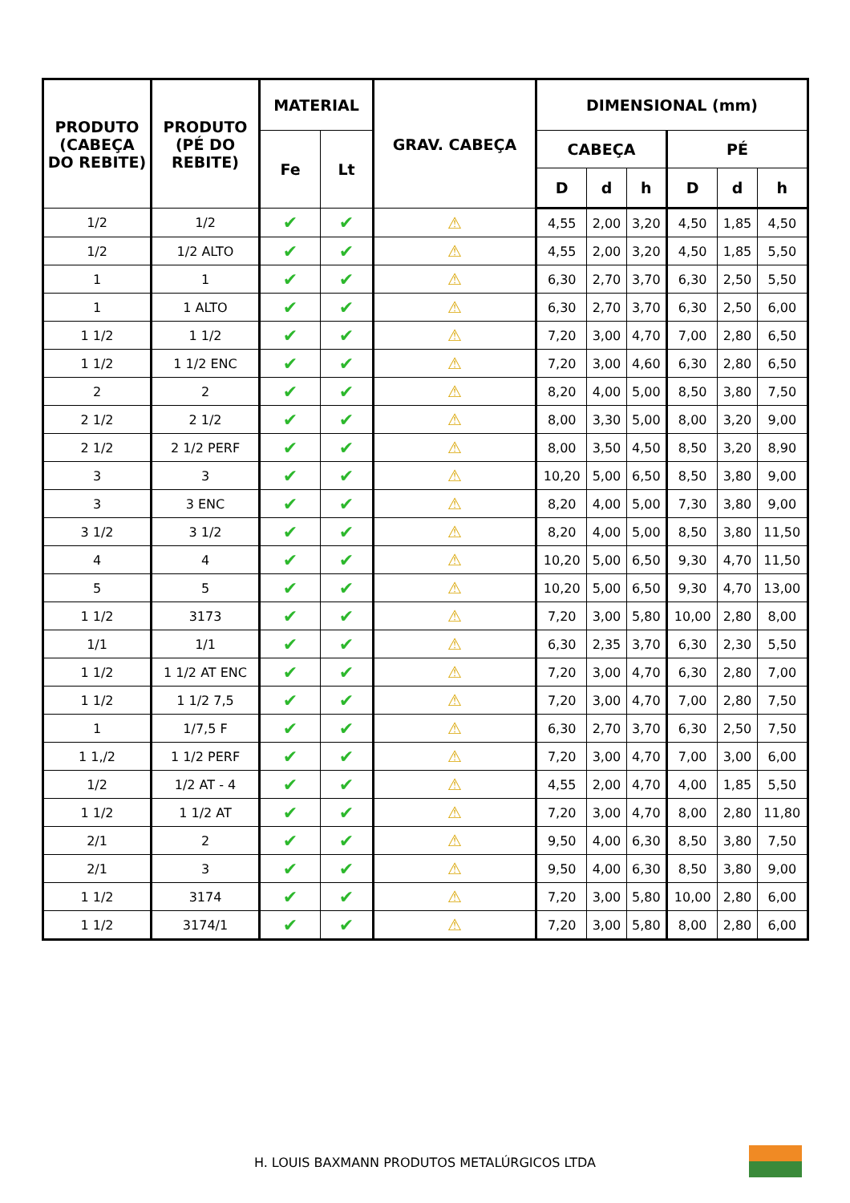| PRODUTO (CABEÇA DO REBITE) | PRODUTO (PÉ DO REBITE) | MATERIAL | | GRAV. CABEÇA | DIMENSIONAL (mm) | | | | | |
| --- | --- | --- | --- | --- | --- | --- | --- | --- | --- | --- |
| | | Fe | Lt | | CABEÇA | | | PÉ | | |
| | | | | | D | d | h | D | d | h |
| 1/2 | 1/2 | ✔ | ✔ | ⚠ | 4,55 | 2,00 | 3,20 | 4,50 | 1,85 | 4,50 |
| 1/2 | 1/2 ALTO | ✔ | ✔ | ⚠ | 4,55 | 2,00 | 3,20 | 4,50 | 1,85 | 5,50 |
| 1 | 1 | ✔ | ✔ | ⚠ | 6,30 | 2,70 | 3,70 | 6,30 | 2,50 | 5,50 |
| 1 | 1 ALTO | ✔ | ✔ | ⚠ | 6,30 | 2,70 | 3,70 | 6,30 | 2,50 | 6,00 |
| 1 1/2 | 1 1/2 | ✔ | ✔ | ⚠ | 7,20 | 3,00 | 4,70 | 7,00 | 2,80 | 6,50 |
| 1 1/2 | 1 1/2 ENC | ✔ | ✔ | ⚠ | 7,20 | 3,00 | 4,60 | 6,30 | 2,80 | 6,50 |
| 2 | 2 | ✔ | ✔ | ⚠ | 8,20 | 4,00 | 5,00 | 8,50 | 3,80 | 7,50 |
| 2 1/2 | 2 1/2 | ✔ | ✔ | ⚠ | 8,00 | 3,30 | 5,00 | 8,00 | 3,20 | 9,00 |
| 2 1/2 | 2 1/2 PERF | ✔ | ✔ | ⚠ | 8,00 | 3,50 | 4,50 | 8,50 | 3,20 | 8,90 |
| 3 | 3 | ✔ | ✔ | ⚠ | 10,20 | 5,00 | 6,50 | 8,50 | 3,80 | 9,00 |
| 3 | 3 ENC | ✔ | ✔ | ⚠ | 8,20 | 4,00 | 5,00 | 7,30 | 3,80 | 9,00 |
| 3 1/2 | 3 1/2 | ✔ | ✔ | ⚠ | 8,20 | 4,00 | 5,00 | 8,50 | 3,80 | 11,50 |
| 4 | 4 | ✔ | ✔ | ⚠ | 10,20 | 5,00 | 6,50 | 9,30 | 4,70 | 11,50 |
| 5 | 5 | ✔ | ✔ | ⚠ | 10,20 | 5,00 | 6,50 | 9,30 | 4,70 | 13,00 |
| 1 1/2 | 3173 | ✔ | ✔ | ⚠ | 7,20 | 3,00 | 5,80 | 10,00 | 2,80 | 8,00 |
| 1/1 | 1/1 | ✔ | ✔ | ⚠ | 6,30 | 2,35 | 3,70 | 6,30 | 2,30 | 5,50 |
| 1 1/2 | 1 1/2 AT ENC | ✔ | ✔ | ⚠ | 7,20 | 3,00 | 4,70 | 6,30 | 2,80 | 7,00 |
| 1 1/2 | 1 1/2 7,5 | ✔ | ✔ | ⚠ | 7,20 | 3,00 | 4,70 | 7,00 | 2,80 | 7,50 |
| 1 | 1/7,5 F | ✔ | ✔ | ⚠ | 6,30 | 2,70 | 3,70 | 6,30 | 2,50 | 7,50 |
| 1 1,/2 | 1 1/2 PERF | ✔ | ✔ | ⚠ | 7,20 | 3,00 | 4,70 | 7,00 | 3,00 | 6,00 |
| 1/2 | 1/2 AT - 4 | ✔ | ✔ | ⚠ | 4,55 | 2,00 | 4,70 | 4,00 | 1,85 | 5,50 |
| 1 1/2 | 1 1/2 AT | ✔ | ✔ | ⚠ | 7,20 | 3,00 | 4,70 | 8,00 | 2,80 | 11,80 |
| 2/1 | 2 | ✔ | ✔ | ⚠ | 9,50 | 4,00 | 6,30 | 8,50 | 3,80 | 7,50 |
| 2/1 | 3 | ✔ | ✔ | ⚠ | 9,50 | 4,00 | 6,30 | 8,50 | 3,80 | 9,00 |
| 1 1/2 | 3174 | ✔ | ✔ | ⚠ | 7,20 | 3,00 | 5,80 | 10,00 | 2,80 | 6,00 |
| 1 1/2 | 3174/1 | ✔ | ✔ | ⚠ | 7,20 | 3,00 | 5,80 | 8,00 | 2,80 | 6,00 |
H. LOUIS BAXMANN PRODUTOS METALÚRGICOS LTDA